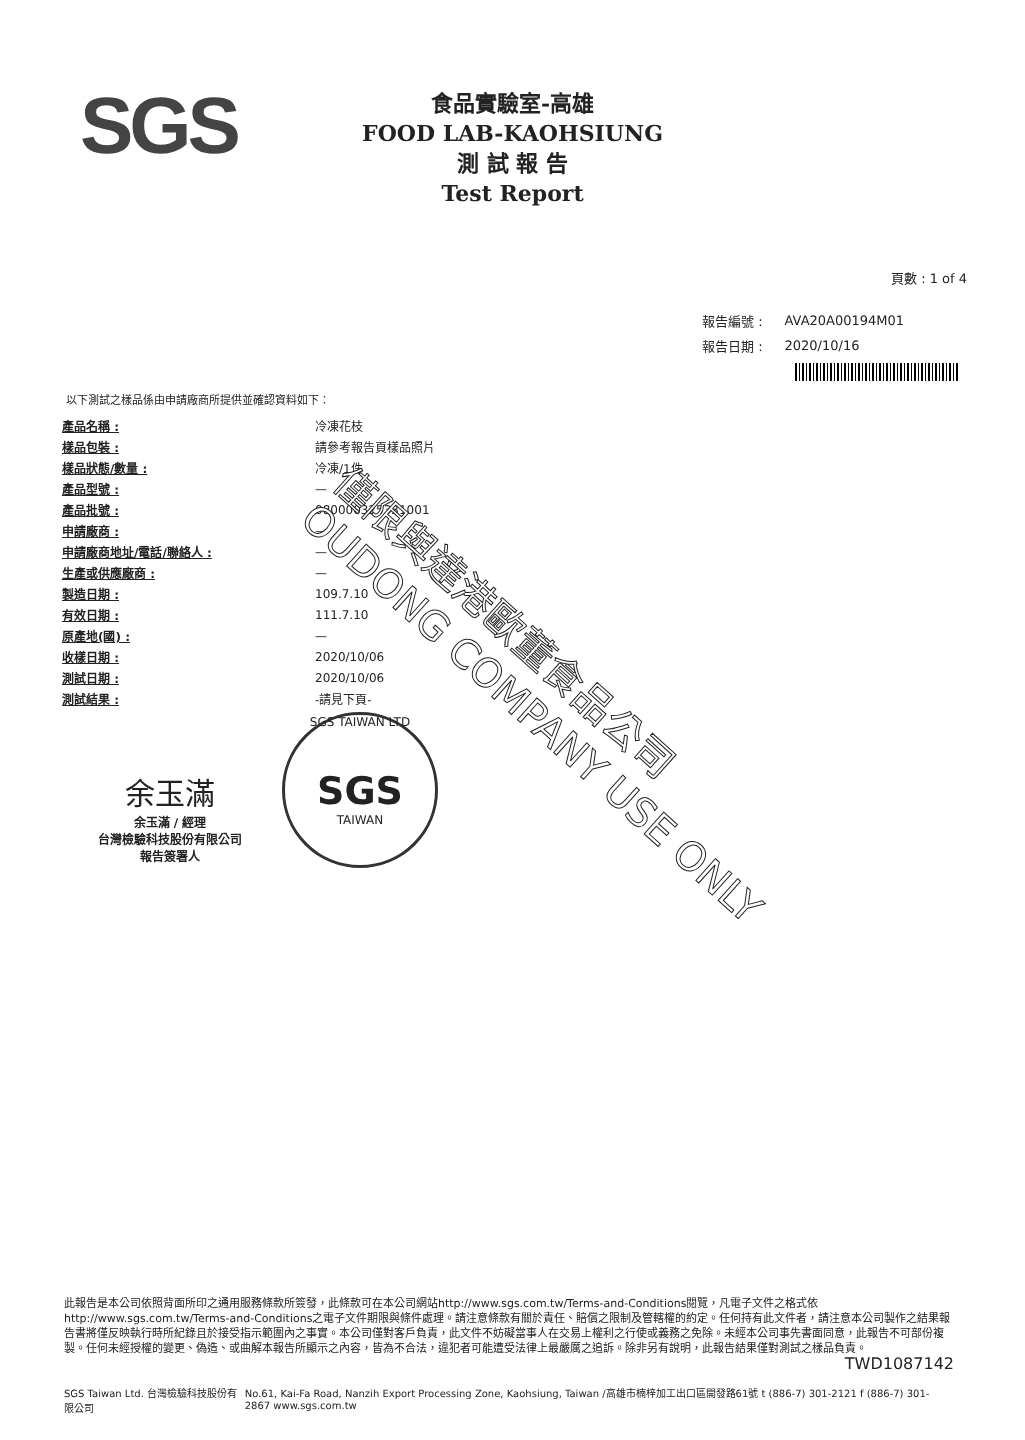SGS
食品實驗室-高雄
FOOD LAB-KAOHSIUNG
測 試 報 告
Test Report
頁數 : 1 of 4
| 報告編號 : | AVA20A00194M01 |
| 報告日期 : | 2020/10/16 |
以下測試之樣品係由申請廠商所提供並確認資料如下：
| 產品名稱 : | 冷凍花枝 |
| 樣品包裝 : | 請參考報告頁樣品照片 |
| 樣品狀態/數量 : | 冷凍/1件 |
| 產品型號 : | — |
| 產品批號 : | 080000325331001 |
| 申請廠商 : | — |
| 申請廠商地址/電話/聯絡人 : | — |
| 生產或供應廠商 : | — |
| 製造日期 : | 109.7.10 |
| 有效日期 : | 111.7.10 |
| 原產地(國) : | — |
| 收樣日期 : | 2020/10/06 |
| 測試日期 : | 2020/10/06 |
| 測試結果 : | -請見下頁- |
余玉滿
余玉滿 / 經理
台灣檢驗科技股份有限公司
報告簽署人
SGS TAIWAN LTD
SGS
TAIWAN
僅限與達港歐董食品公司
OUDONG COMPANY USE ONLY
此報告是本公司依照背面所印之通用服務條款所簽發，此條款可在本公司網站http://www.sgs.com.tw/Terms-and-Conditions閱覽，凡電子文件之格式依http://www.sgs.com.tw/Terms-and-Conditions之電子文件期限與條件處理。請注意條款有關於責任、賠償之限制及管轄權的約定。任何持有此文件者，請注意本公司製作之結果報告書將僅反映執行時所紀錄且於接受指示範圍內之事實。本公司僅對客戶負責，此文件不妨礙當事人在交易上權利之行使或義務之免除。未經本公司事先書面同意，此報告不可部份複製。任何未經授權的變更、偽造、或曲解本報告所顯示之內容，皆為不合法，違犯者可能遭受法律上最嚴厲之追訴。除非另有說明，此報告結果僅對測試之樣品負責。
TWD1087142
SGS Taiwan Ltd. 台灣檢驗科技股份有限公司 No.61, Kai-Fa Road, Nanzih Export Processing Zone, Kaohsiung, Taiwan /高雄市楠梓加工出口區開發路61號 t (886-7) 301-2121 f (886-7) 301-2867 www.sgs.com.tw